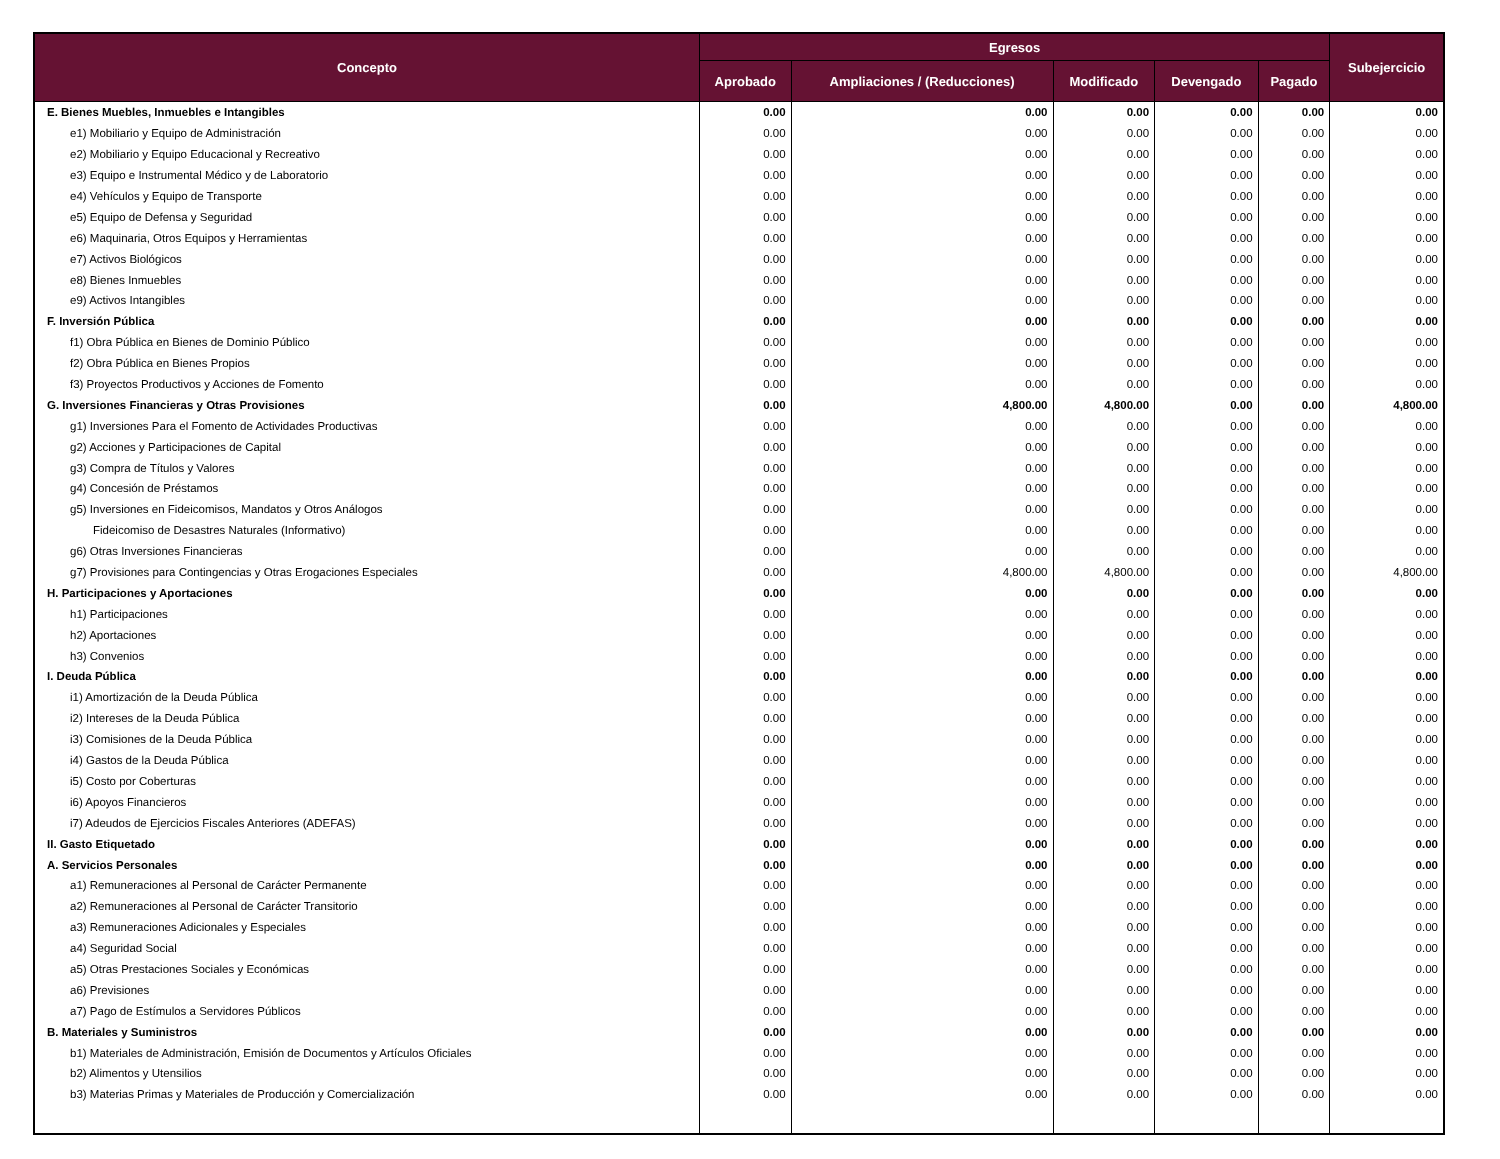| Concepto | Egresos | | | | | Subejercicio |
| --- | --- | --- | --- | --- | --- | --- |
| | Aprobado | Ampliaciones / (Reducciones) | Modificado | Devengado | Pagado | |
| E. Bienes Muebles, Inmuebles e Intangibles | 0.00 | 0.00 | 0.00 | 0.00 | 0.00 | 0.00 |
| e1) Mobiliario y Equipo de Administración | 0.00 | 0.00 | 0.00 | 0.00 | 0.00 | 0.00 |
| e2) Mobiliario y Equipo Educacional y Recreativo | 0.00 | 0.00 | 0.00 | 0.00 | 0.00 | 0.00 |
| e3) Equipo e Instrumental Médico y de Laboratorio | 0.00 | 0.00 | 0.00 | 0.00 | 0.00 | 0.00 |
| e4) Vehículos y Equipo de Transporte | 0.00 | 0.00 | 0.00 | 0.00 | 0.00 | 0.00 |
| e5) Equipo de Defensa y Seguridad | 0.00 | 0.00 | 0.00 | 0.00 | 0.00 | 0.00 |
| e6) Maquinaria, Otros Equipos y Herramientas | 0.00 | 0.00 | 0.00 | 0.00 | 0.00 | 0.00 |
| e7) Activos Biológicos | 0.00 | 0.00 | 0.00 | 0.00 | 0.00 | 0.00 |
| e8) Bienes Inmuebles | 0.00 | 0.00 | 0.00 | 0.00 | 0.00 | 0.00 |
| e9) Activos Intangibles | 0.00 | 0.00 | 0.00 | 0.00 | 0.00 | 0.00 |
| F. Inversión Pública | 0.00 | 0.00 | 0.00 | 0.00 | 0.00 | 0.00 |
| f1) Obra Pública en Bienes de Dominio Público | 0.00 | 0.00 | 0.00 | 0.00 | 0.00 | 0.00 |
| f2) Obra Pública en Bienes Propios | 0.00 | 0.00 | 0.00 | 0.00 | 0.00 | 0.00 |
| f3) Proyectos Productivos y Acciones de Fomento | 0.00 | 0.00 | 0.00 | 0.00 | 0.00 | 0.00 |
| G. Inversiones Financieras y Otras Provisiones | 0.00 | 4,800.00 | 4,800.00 | 0.00 | 0.00 | 4,800.00 |
| g1) Inversiones Para el Fomento de Actividades Productivas | 0.00 | 0.00 | 0.00 | 0.00 | 0.00 | 0.00 |
| g2) Acciones y Participaciones de Capital | 0.00 | 0.00 | 0.00 | 0.00 | 0.00 | 0.00 |
| g3) Compra de Títulos y Valores | 0.00 | 0.00 | 0.00 | 0.00 | 0.00 | 0.00 |
| g4) Concesión de Préstamos | 0.00 | 0.00 | 0.00 | 0.00 | 0.00 | 0.00 |
| g5) Inversiones en Fideicomisos, Mandatos y Otros Análogos | 0.00 | 0.00 | 0.00 | 0.00 | 0.00 | 0.00 |
| Fideicomiso de Desastres Naturales (Informativo) | 0.00 | 0.00 | 0.00 | 0.00 | 0.00 | 0.00 |
| g6) Otras Inversiones Financieras | 0.00 | 0.00 | 0.00 | 0.00 | 0.00 | 0.00 |
| g7) Provisiones para Contingencias y Otras Erogaciones Especiales | 0.00 | 4,800.00 | 4,800.00 | 0.00 | 0.00 | 4,800.00 |
| H. Participaciones y Aportaciones | 0.00 | 0.00 | 0.00 | 0.00 | 0.00 | 0.00 |
| h1) Participaciones | 0.00 | 0.00 | 0.00 | 0.00 | 0.00 | 0.00 |
| h2) Aportaciones | 0.00 | 0.00 | 0.00 | 0.00 | 0.00 | 0.00 |
| h3) Convenios | 0.00 | 0.00 | 0.00 | 0.00 | 0.00 | 0.00 |
| I. Deuda Pública | 0.00 | 0.00 | 0.00 | 0.00 | 0.00 | 0.00 |
| i1) Amortización de la Deuda Pública | 0.00 | 0.00 | 0.00 | 0.00 | 0.00 | 0.00 |
| i2) Intereses de la Deuda Pública | 0.00 | 0.00 | 0.00 | 0.00 | 0.00 | 0.00 |
| i3) Comisiones de la Deuda Pública | 0.00 | 0.00 | 0.00 | 0.00 | 0.00 | 0.00 |
| i4) Gastos de la Deuda Pública | 0.00 | 0.00 | 0.00 | 0.00 | 0.00 | 0.00 |
| i5) Costo por Coberturas | 0.00 | 0.00 | 0.00 | 0.00 | 0.00 | 0.00 |
| i6) Apoyos Financieros | 0.00 | 0.00 | 0.00 | 0.00 | 0.00 | 0.00 |
| i7) Adeudos de Ejercicios Fiscales Anteriores (ADEFAS) | 0.00 | 0.00 | 0.00 | 0.00 | 0.00 | 0.00 |
| II. Gasto Etiquetado | 0.00 | 0.00 | 0.00 | 0.00 | 0.00 | 0.00 |
| A. Servicios Personales | 0.00 | 0.00 | 0.00 | 0.00 | 0.00 | 0.00 |
| a1) Remuneraciones al Personal de Carácter Permanente | 0.00 | 0.00 | 0.00 | 0.00 | 0.00 | 0.00 |
| a2) Remuneraciones al Personal de Carácter Transitorio | 0.00 | 0.00 | 0.00 | 0.00 | 0.00 | 0.00 |
| a3) Remuneraciones Adicionales y Especiales | 0.00 | 0.00 | 0.00 | 0.00 | 0.00 | 0.00 |
| a4) Seguridad Social | 0.00 | 0.00 | 0.00 | 0.00 | 0.00 | 0.00 |
| a5) Otras Prestaciones Sociales y Económicas | 0.00 | 0.00 | 0.00 | 0.00 | 0.00 | 0.00 |
| a6) Previsiones | 0.00 | 0.00 | 0.00 | 0.00 | 0.00 | 0.00 |
| a7) Pago de Estímulos a Servidores Públicos | 0.00 | 0.00 | 0.00 | 0.00 | 0.00 | 0.00 |
| B. Materiales y Suministros | 0.00 | 0.00 | 0.00 | 0.00 | 0.00 | 0.00 |
| b1) Materiales de Administración, Emisión de Documentos y Artículos Oficiales | 0.00 | 0.00 | 0.00 | 0.00 | 0.00 | 0.00 |
| b2) Alimentos y Utensilios | 0.00 | 0.00 | 0.00 | 0.00 | 0.00 | 0.00 |
| b3) Materias Primas y Materiales de Producción y Comercialización | 0.00 | 0.00 | 0.00 | 0.00 | 0.00 | 0.00 |